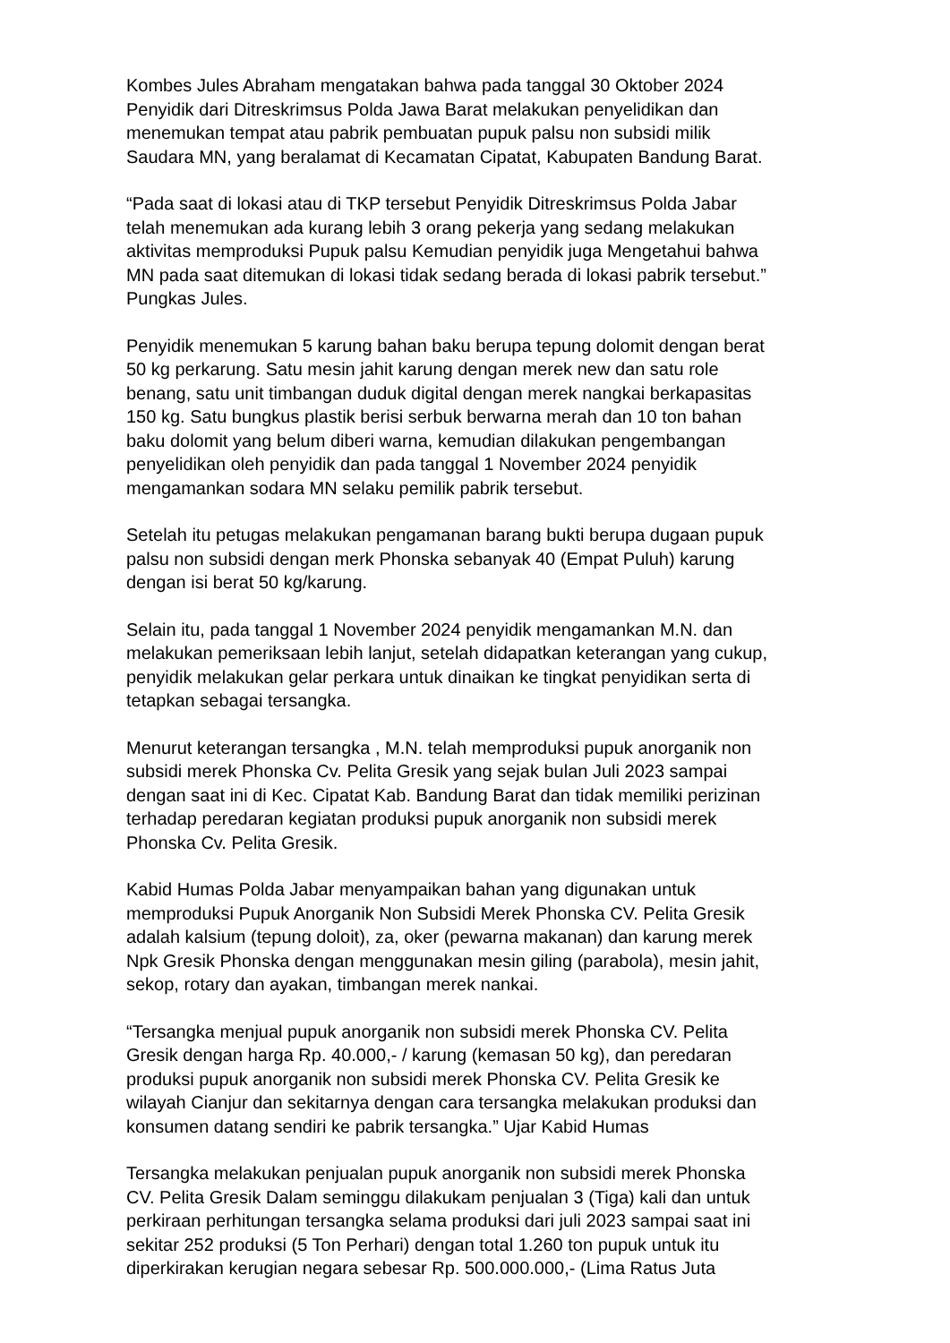Kombes Jules Abraham mengatakan bahwa pada tanggal 30 Oktober 2024
Penyidik dari Ditreskrimsus Polda Jawa Barat melakukan penyelidikan dan
menemukan tempat atau pabrik pembuatan pupuk palsu non subsidi milik
Saudara MN, yang beralamat di Kecamatan Cipatat, Kabupaten Bandung Barat.
“Pada saat di lokasi atau di TKP tersebut Penyidik Ditreskrimsus Polda Jabar
telah menemukan ada kurang lebih 3 orang pekerja yang sedang melakukan
aktivitas memproduksi Pupuk palsu Kemudian penyidik juga Mengetahui bahwa
MN pada saat ditemukan di lokasi tidak sedang berada di lokasi pabrik tersebut.”
Pungkas Jules.
Penyidik menemukan 5 karung bahan baku berupa tepung dolomit dengan berat
50 kg perkarung. Satu mesin jahit karung dengan merek new dan satu role
benang, satu unit timbangan duduk digital dengan merek nangkai berkapasitas
150 kg. Satu bungkus plastik berisi serbuk berwarna merah dan 10 ton bahan
baku dolomit yang belum diberi warna, kemudian dilakukan pengembangan
penyelidikan oleh penyidik dan pada tanggal 1 November 2024 penyidik
mengamankan sodara MN selaku pemilik pabrik tersebut.
Setelah itu petugas melakukan pengamanan barang bukti berupa dugaan pupuk
palsu non subsidi dengan merk Phonska sebanyak 40 (Empat Puluh) karung
dengan isi berat 50 kg/karung.
Selain itu, pada tanggal 1 November 2024 penyidik mengamankan M.N. dan
melakukan pemeriksaan lebih lanjut, setelah didapatkan keterangan yang cukup,
penyidik melakukan gelar perkara untuk dinaikan ke tingkat penyidikan serta di
tetapkan sebagai tersangka.
Menurut keterangan tersangka , M.N. telah memproduksi pupuk anorganik non
subsidi merek Phonska Cv. Pelita Gresik yang sejak bulan Juli 2023 sampai
dengan saat ini di Kec. Cipatat Kab. Bandung Barat dan tidak memiliki perizinan
terhadap peredaran kegiatan produksi pupuk anorganik non subsidi merek
Phonska Cv. Pelita Gresik.
Kabid Humas Polda Jabar menyampaikan bahan yang digunakan untuk
memproduksi Pupuk Anorganik Non Subsidi Merek Phonska CV. Pelita Gresik
adalah kalsium (tepung doloit), za, oker (pewarna makanan) dan karung merek
Npk Gresik Phonska dengan menggunakan mesin giling (parabola), mesin jahit,
sekop, rotary dan ayakan, timbangan merek nankai.
“Tersangka menjual pupuk anorganik non subsidi merek Phonska CV. Pelita
Gresik dengan harga Rp. 40.000,- / karung (kemasan 50 kg), dan peredaran
produksi pupuk anorganik non subsidi merek Phonska CV. Pelita Gresik ke
wilayah Cianjur dan sekitarnya dengan cara tersangka melakukan produksi dan
konsumen datang sendiri ke pabrik tersangka.” Ujar Kabid Humas
Tersangka melakukan penjualan pupuk anorganik non subsidi merek Phonska
CV. Pelita Gresik Dalam seminggu dilakukam penjualan 3 (Tiga) kali dan untuk
perkiraan perhitungan tersangka selama produksi dari juli 2023 sampai saat ini
sekitar 252 produksi (5 Ton Perhari) dengan total 1.260 ton pupuk untuk itu
diperkirakan kerugian negara sebesar Rp. 500.000.000,- (Lima Ratus Juta